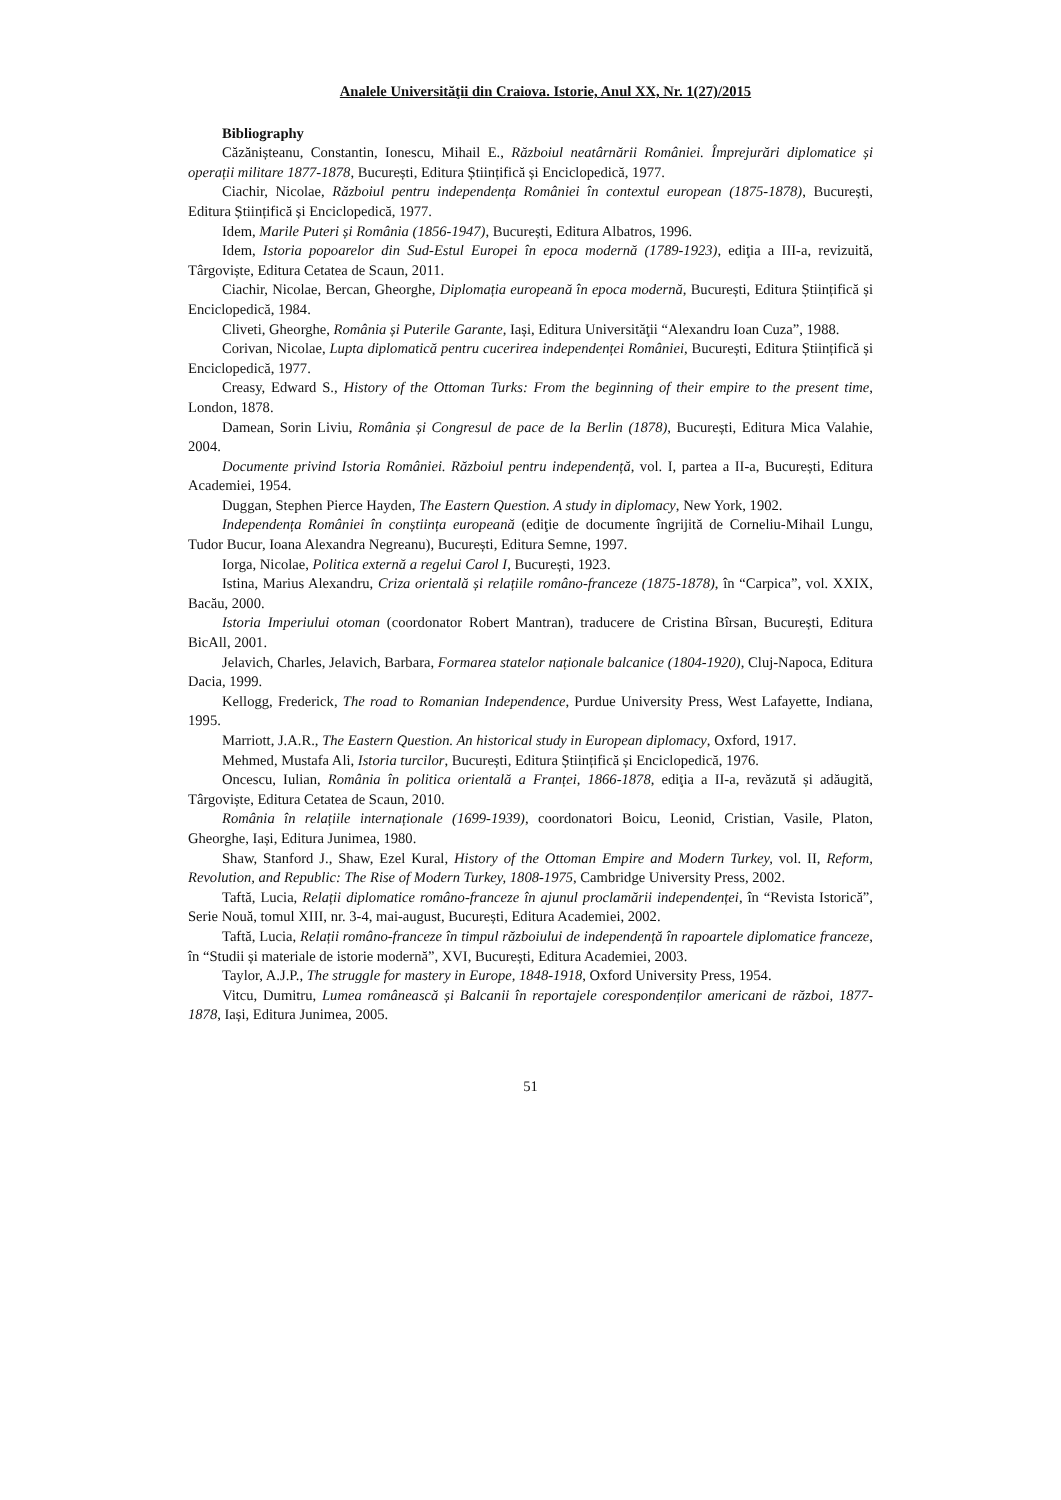Analele Universităţii din Craiova. Istorie, Anul XX, Nr. 1(27)/2015
Bibliography
Căzănișteanu, Constantin, Ionescu, Mihail E., Războiul neatârnării României. Împrejurări diplomatice și operații militare 1877-1878, București, Editura Științifică și Enciclopedică, 1977.
Ciachir, Nicolae, Războiul pentru independența României în contextul european (1875-1878), București, Editura Științifică și Enciclopedică, 1977.
Idem, Marile Puteri și România (1856-1947), București, Editura Albatros, 1996.
Idem, Istoria popoarelor din Sud-Estul Europei în epoca modernă (1789-1923), ediţia a III-a, revizuită, Târgoviște, Editura Cetatea de Scaun, 2011.
Ciachir, Nicolae, Bercan, Gheorghe, Diplomația europeană în epoca modernă, București, Editura Științifică și Enciclopedică, 1984.
Cliveti, Gheorghe, România și Puterile Garante, Iași, Editura Universităţii “Alexandru Ioan Cuza”, 1988.
Corivan, Nicolae, Lupta diplomatică pentru cucerirea independenței României, București, Editura Științifică și Enciclopedică, 1977.
Creasy, Edward S., History of the Ottoman Turks: From the beginning of their empire to the present time, London, 1878.
Damean, Sorin Liviu, România și Congresul de pace de la Berlin (1878), București, Editura Mica Valahie, 2004.
Documente privind Istoria României. Războiul pentru independență, vol. I, partea a II-a, București, Editura Academiei, 1954.
Duggan, Stephen Pierce Hayden, The Eastern Question. A study in diplomacy, New York, 1902.
Independența României în conștiința europeană (ediţie de documente îngrijită de Corneliu-Mihail Lungu, Tudor Bucur, Ioana Alexandra Negreanu), București, Editura Semne, 1997.
Iorga, Nicolae, Politica externă a regelui Carol I, București, 1923.
Istina, Marius Alexandru, Criza orientală și relațiile româno-franceze (1875-1878), în “Carpica”, vol. XXIX, Bacău, 2000.
Istoria Imperiului otoman (coordonator Robert Mantran), traducere de Cristina Bîrsan, București, Editura BicAll, 2001.
Jelavich, Charles, Jelavich, Barbara, Formarea statelor naționale balcanice (1804-1920), Cluj-Napoca, Editura Dacia, 1999.
Kellogg, Frederick, The road to Romanian Independence, Purdue University Press, West Lafayette, Indiana, 1995.
Marriott, J.A.R., The Eastern Question. An historical study in European diplomacy, Oxford, 1917.
Mehmed, Mustafa Ali, Istoria turcilor, București, Editura Științifică și Enciclopedică, 1976.
Oncescu, Iulian, România în politica orientală a Franței, 1866-1878, ediţia a II-a, revăzută și adăugită, Târgoviște, Editura Cetatea de Scaun, 2010.
România în relațiile internaționale (1699-1939), coordonatori Boicu, Leonid, Cristian, Vasile, Platon, Gheorghe, Iași, Editura Junimea, 1980.
Shaw, Stanford J., Shaw, Ezel Kural, History of the Ottoman Empire and Modern Turkey, vol. II, Reform, Revolution, and Republic: The Rise of Modern Turkey, 1808-1975, Cambridge University Press, 2002.
Taftă, Lucia, Relații diplomatice româno-franceze în ajunul proclamării independenței, în “Revista Istorică”, Serie Nouă, tomul XIII, nr. 3-4, mai-august, București, Editura Academiei, 2002.
Taftă, Lucia, Relații româno-franceze în timpul războiului de independență în rapoartele diplomatice franceze, în “Studii și materiale de istorie modernă”, XVI, București, Editura Academiei, 2003.
Taylor, A.J.P., The struggle for mastery in Europe, 1848-1918, Oxford University Press, 1954.
Vitcu, Dumitru, Lumea românească și Balcanii în reportajele corespondenților americani de război, 1877-1878, Iași, Editura Junimea, 2005.
51